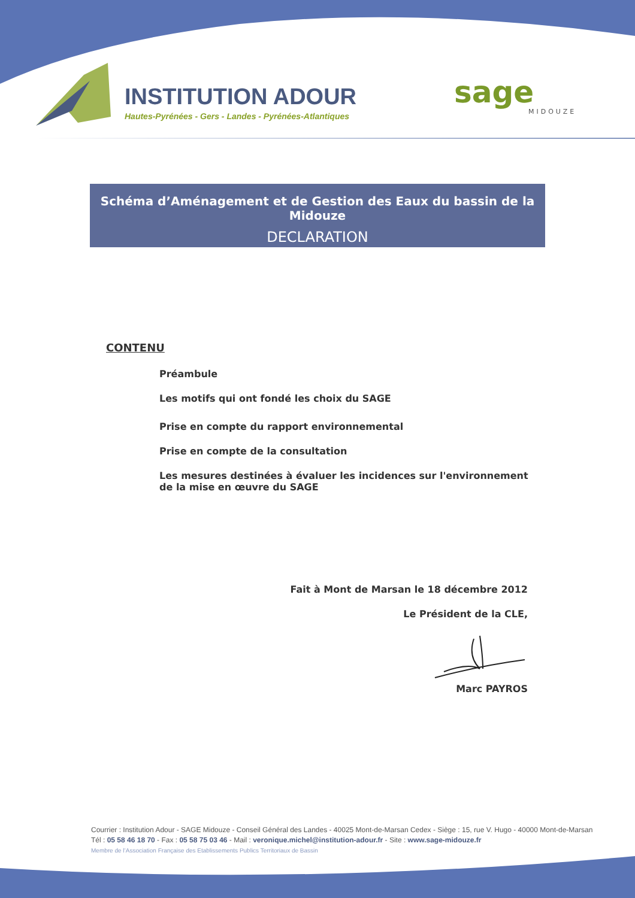INSTITUTION ADOUR
Hautes-Pyrénées - Gers - Landes - Pyrénées-Atlantiques
sage
MIDOUZE
Schéma d’Aménagement et de Gestion des Eaux du bassin de la Midouze
DECLARATION
CONTENU
Préambule
Les motifs qui ont fondé les choix du SAGE
Prise en compte du rapport environnemental
Prise en compte de la consultation
Les mesures destinées à évaluer les incidences sur l'environnement de la mise en œuvre du SAGE
Fait à Mont de Marsan le 18 décembre 2012
Le Président de la CLE,
Marc PAYROS
Courrier : Institution Adour - SAGE Midouze - Conseil Général des Landes - 40025 Mont-de-Marsan Cedex - Siège : 15, rue V. Hugo - 40000 Mont-de-Marsan
Tél : 05 58 46 18 70 - Fax : 05 58 75 03 46 - Mail : veronique.michel@institution-adour.fr - Site : www.sage-midouze.fr
Membre de l’Association Française des Etablissements Publics Territoriaux de Bassin